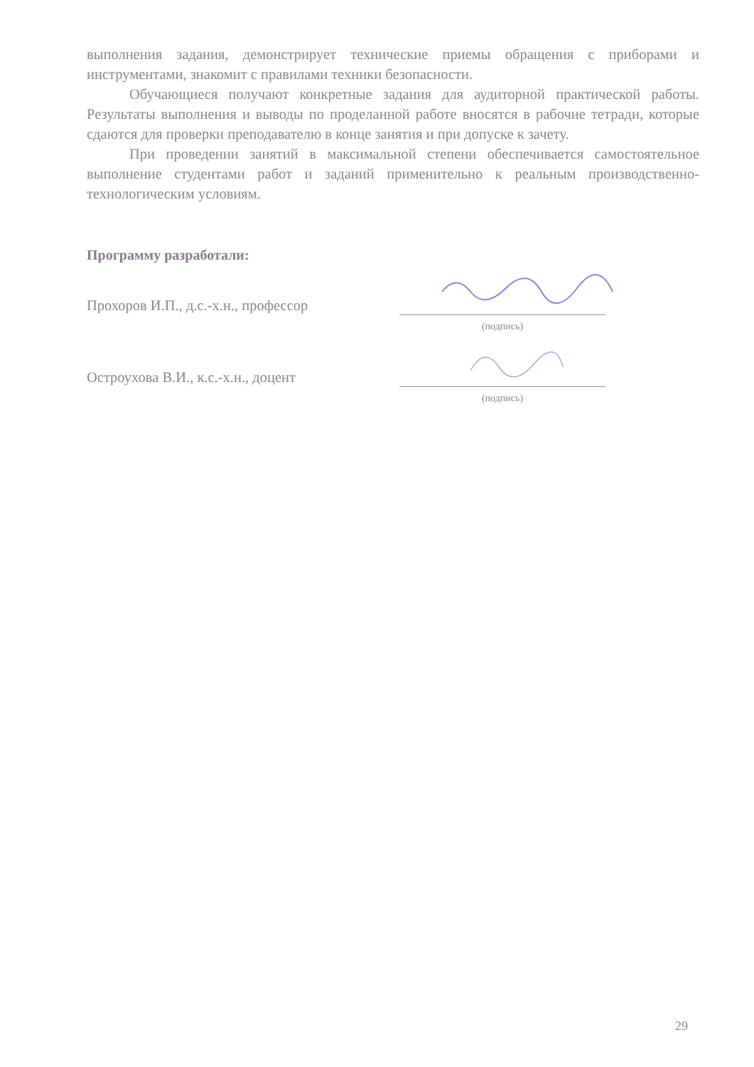выполнения задания, демонстрирует технические приемы обращения с приборами и инструментами, знакомит с правилами техники безопасности.
Обучающиеся получают конкретные задания для аудиторной практической работы. Результаты выполнения и выводы по проделанной работе вносятся в рабочие тетради, которые сдаются для проверки преподавателю в конце занятия и при допуске к зачету.
При проведении занятий в максимальной степени обеспечивается самостоятельное выполнение студентами работ и заданий применительно к реальным производственно-технологическим условиям.
Программу разработали:
Прохоров И.П., д.с.-х.н., профессор
(подпись)
Остроухова В.И., к.с.-х.н., доцент
(подпись)
29